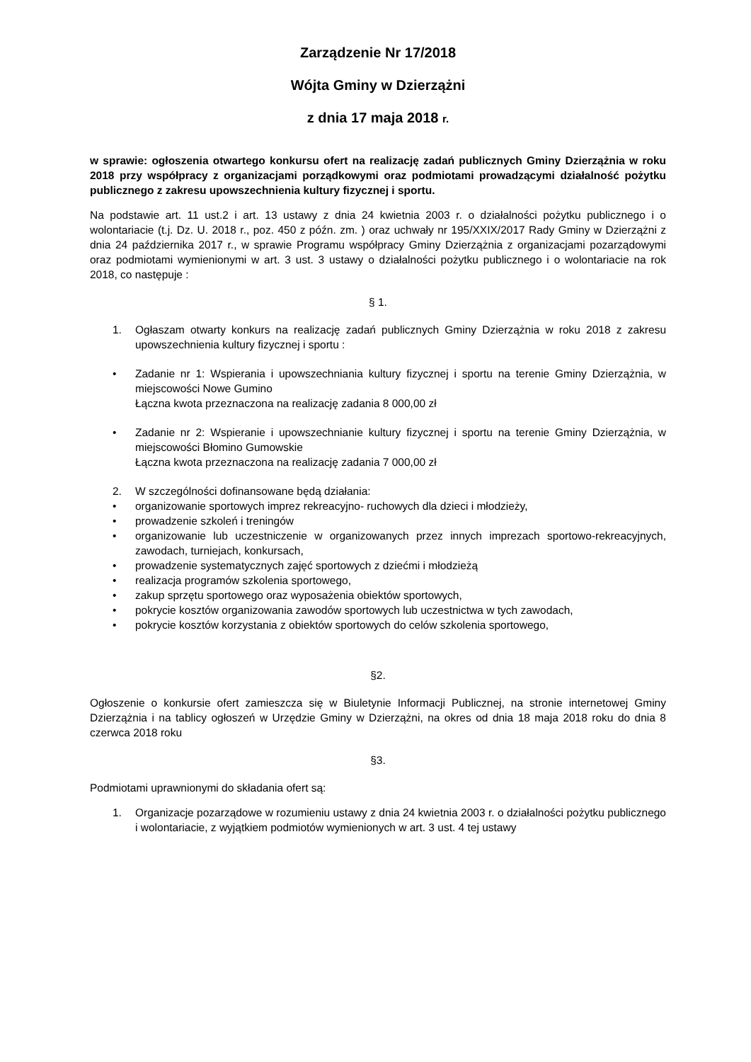Zarządzenie Nr 17/2018
Wójta Gminy w Dzierzążni
z dnia 17 maja 2018 r.
w sprawie: ogłoszenia otwartego konkursu ofert na realizację zadań publicznych Gminy Dzierzążnia w roku 2018 przy współpracy z organizacjami porządkowymi oraz podmiotami prowadzącymi działalność pożytku publicznego z zakresu upowszechnienia kultury fizycznej i sportu.
Na podstawie art. 11 ust.2 i art. 13 ustawy z dnia 24 kwietnia 2003 r. o działalności pożytku publicznego i o wolontariacie (t.j. Dz. U. 2018 r., poz. 450 z późn. zm. ) oraz uchwały nr 195/XXIX/2017 Rady Gminy w Dzierzążni z dnia 24 października 2017 r., w sprawie Programu współpracy Gminy Dzierzążnia z organizacjami pozarządowymi oraz podmiotami wymienionymi w art. 3 ust. 3 ustawy o działalności pożytku publicznego i o wolontariacie na rok 2018, co następuje :
§ 1.
1. Ogłaszam otwarty konkurs na realizację zadań publicznych Gminy Dzierzążnia w roku 2018 z zakresu upowszechnienia kultury fizycznej i sportu :
• Zadanie nr 1: Wspierania i upowszechniania kultury fizycznej i sportu na terenie Gminy Dzierzążnia, w miejscowości Nowe Gumino
Łączna kwota przeznaczona na realizację zadania 8 000,00 zł
• Zadanie nr 2: Wspieranie i upowszechnianie kultury fizycznej i sportu na terenie Gminy Dzierzążnia, w miejscowości Błomino Gumowskie
Łączna kwota przeznaczona na realizację zadania 7 000,00 zł
2. W szczególności dofinansowane będą działania:
• organizowanie sportowych imprez rekreacyjno- ruchowych dla dzieci i młodzieży,
• prowadzenie szkoleń i treningów
• organizowanie lub uczestniczenie w organizowanych przez innych imprezach sportowo-rekreacyjnych, zawodach, turniejach, konkursach,
• prowadzenie systematycznych zajęć sportowych z dziećmi i młodzieżą
• realizacja programów szkolenia sportowego,
• zakup sprzętu sportowego oraz wyposażenia obiektów sportowych,
• pokrycie kosztów organizowania zawodów sportowych lub uczestnictwa w tych zawodach,
• pokrycie kosztów korzystania z obiektów sportowych do celów szkolenia sportowego,
§2.
Ogłoszenie o konkursie ofert zamieszcza się w Biuletynie Informacji Publicznej, na stronie internetowej Gminy Dzierzążnia i na tablicy ogłoszeń w Urzędzie Gminy w Dzierzążni, na okres od dnia 18 maja 2018 roku do dnia 8 czerwca 2018 roku
§3.
Podmiotami uprawnionymi do składania ofert są:
1. Organizacje pozarządowe w rozumieniu ustawy z dnia 24 kwietnia 2003 r. o działalności pożytku publicznego i wolontariacie, z wyjątkiem podmiotów wymienionych w art. 3 ust. 4 tej ustawy